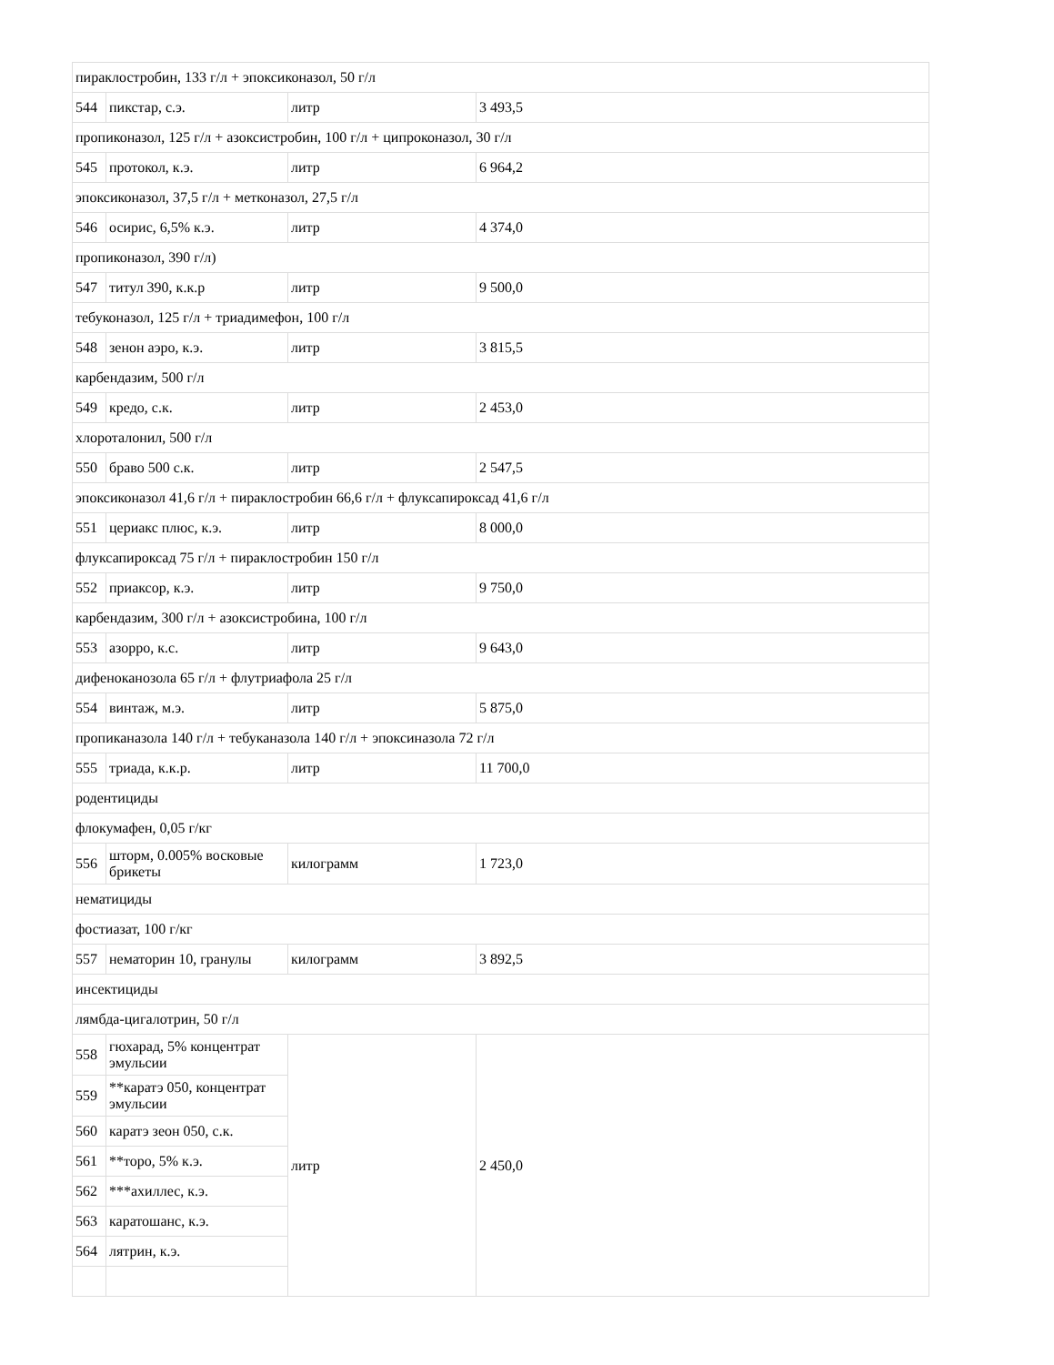| пираклостробин, 133 г/л + эпоксиконазол, 50 г/л | | | |
| 544 | пикстар, с.э. | литр | 3 493,5 |
| пропиконазол, 125 г/л + азоксистробин, 100 г/л + ципроконазол, 30 г/л | | | |
| 545 | протокол, к.э. | литр | 6 964,2 |
| эпоксиконазол, 37,5 г/л + метконазол, 27,5 г/л | | | |
| 546 | осирис, 6,5% к.э. | литр | 4 374,0 |
| пропиконазол, 390 г/л) | | | |
| 547 | титул 390, к.к.р | литр | 9 500,0 |
| тебуконазол, 125 г/л + триадимефон, 100 г/л | | | |
| 548 | зенон аэро, к.э. | литр | 3 815,5 |
| карбендазим, 500 г/л | | | |
| 549 | кредо, с.к. | литр | 2 453,0 |
| хлороталонил, 500 г/л | | | |
| 550 | браво 500 с.к. | литр | 2 547,5 |
| эпоксиконазол 41,6 г/л + пираклостробин 66,6 г/л + флуксапироксад 41,6 г/л | | | |
| 551 | цериакс плюс, к.э. | литр | 8 000,0 |
| флуксапироксад 75 г/л + пираклостробин 150 г/л | | | |
| 552 | приаксор, к.э. | литр | 9 750,0 |
| карбендазим, 300 г/л + азоксистробина, 100 г/л | | | |
| 553 | азорро, к.с. | литр | 9 643,0 |
| дифеноканозола 65 г/л + флутриафола 25 г/л | | | |
| 554 | винтаж, м.э. | литр | 5 875,0 |
| пропиканазола 140 г/л + тебуканазола 140 г/л + эпоксиназола 72 г/л | | | |
| 555 | триада, к.к.р. | литр | 11 700,0 |
| родентициды | | | |
| флокумафен, 0,05 г/кг | | | |
| 556 | шторм, 0.005% восковые брикеты | килограмм | 1 723,0 |
| нематициды | | | |
| фостиазат, 100 г/кг | | | |
| 557 | нематорин 10, гранулы | килограмм | 3 892,5 |
| инсектициды | | | |
| лямбда-цигалотрин, 50 г/л | | | |
| 558 | гюхарад, 5% концентрат эмульсии | литр | 2 450,0 |
| 559 | **каратэ 050, концентрат эмульсии | | |
| 560 | каратэ зеон 050, с.к. | | |
| 561 | **торо, 5% к.э. | | |
| 562 | ***ахиллес, к.э. | | |
| 563 | каратошанс, к.э. | | |
| 564 | лятрин, к.э. | | |